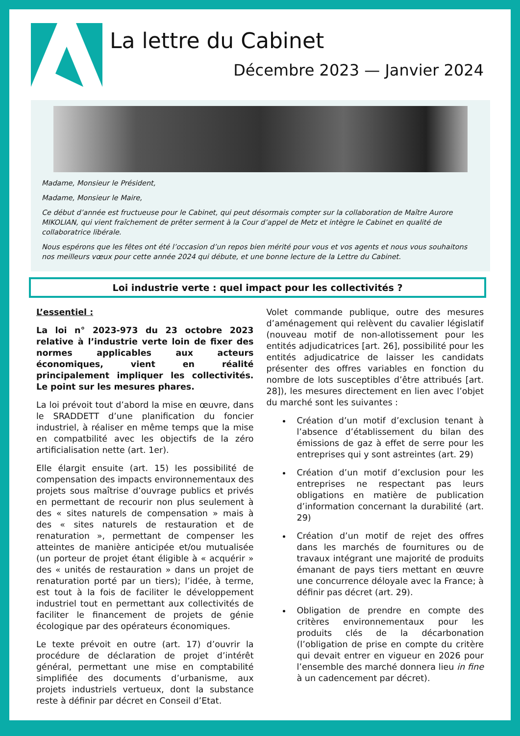La lettre du Cabinet
Décembre 2023 — Janvier 2024
Madame, Monsieur le Président,
Madame, Monsieur le Maire,
Ce début d’année est fructueuse pour le Cabinet, qui peut désormais compter sur la collaboration de Maître Aurore MIKOLIAN, qui vient fraîchement de prêter serment à la Cour d’appel de Metz et intègre le Cabinet en qualité de collaboratrice libérale.
Nous espérons que les fêtes ont été l’occasion d’un repos bien mérité pour vous et vos agents et nous vous souhaitons nos meilleurs vœux pour cette année 2024 qui débute, et une bonne lecture de la Lettre du Cabinet.
Loi industrie verte : quel impact pour les collectivités ?
L’essentiel :
La loi n° 2023-973 du 23 octobre 2023 relative à l’industrie verte loin de fixer des normes applicables aux acteurs économiques, vient en réalité principalement impliquer les collectivités. Le point sur les mesures phares.
La loi prévoit tout d’abord la mise en œuvre, dans le SRADDETT d’une planification du foncier industriel, à réaliser en même temps que la mise en compatbilité avec les objectifs de la zéro artificialisation nette (art. 1er).
Elle élargit ensuite (art. 15) les possibilité de compensation des impacts environnementaux des projets sous maîtrise d’ouvrage publics et privés en permettant de recourir non plus seulement à des « sites naturels de compensation » mais à des « sites naturels de restauration et de renaturation », permettant de compenser les atteintes de manière anticipée et/ou mutualisée (un porteur de projet étant éligible à « acquérir » des « unités de restauration » dans un projet de renaturation porté par un tiers); l’idée, à terme, est tout à la fois de faciliter le développement industriel tout en permettant aux collectivités de faciliter le financement de projets de génie écologique par des opérateurs économiques.
Le texte prévoit en outre (art. 17) d’ouvrir la procédure de déclaration de projet d’intérêt général, permettant une mise en comptabilité simplifiée des documents d’urbanisme, aux projets industriels vertueux, dont la substance reste à définir par décret en Conseil d’Etat.
Volet commande publique, outre des mesures d’aménagement qui relèvent du cavalier législatif (nouveau motif de non-allotissement pour les entités adjudicatrices [art. 26], possibilité pour les entités adjudicatrice de laisser les candidats présenter des offres variables en fonction du nombre de lots susceptibles d’être attribués [art. 28]), les mesures directement en lien avec l’objet du marché sont les suivantes :
Création d’un motif d’exclusion tenant à l’absence d’établissement du bilan des émissions de gaz à effet de serre pour les entreprises qui y sont astreintes (art. 29)
Création d’un motif d’exclusion pour les entreprises ne respectant pas leurs obligations en matière de publication d’information concernant la durabilité (art. 29)
Création d’un motif de rejet des offres dans les marchés de fournitures ou de travaux intégrant une majorité de produits émanant de pays tiers mettant en œuvre une concurrence déloyale avec la France; à définir pas décret (art. 29).
Obligation de prendre en compte des critères environnementaux pour les produits clés de la décarbonation (l’obligation de prise en compte du critère qui devait entrer en vigueur en 2026 pour l’ensemble des marché donnera lieu in fine à un cadencement par décret).